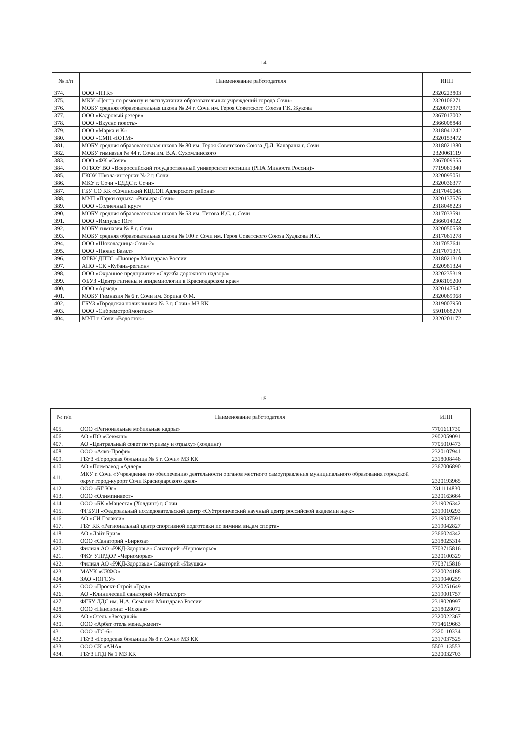14
| № п/п | Наименование работодателя | ИНН |
| --- | --- | --- |
| 374. | ООО «НТК» | 2320223803 |
| 375. | МКУ «Центр по ремонту и эксплуатации образовательных учреждений города Сочи» | 2320106271 |
| 376. | МОБУ средняя образовательная школа № 24 г. Сочи им. Героя Советского Союза Г.К. Жукова | 2320073971 |
| 377. | ООО «Кадровый резерв» | 2367017002 |
| 378. | ООО «Вкусно поесть» | 2366008848 |
| 379. | ООО «Марка и К» | 2318041242 |
| 380. | ООО «СМП «ЮТМ» | 2320153472 |
| 381. | МОБУ средняя образовательная школа № 80 им. Героя Советского Союза Д.Л. Калараша г. Сочи | 2318021380 |
| 382. | МОБУ гимназия № 44 г. Сочи им. В.А. Сухомлинского | 2320061119 |
| 383. | ООО «ФК «Сочи» | 2367009555 |
| 384. | ФГБОУ ВО «Всероссийский государственный университет юстиции (РПА Минюста России)» | 7719061340 |
| 385. | ГКОУ Школа-интернат № 2 г. Сочи | 2320095051 |
| 386. | МКУ г. Сочи «ЕДДС г. Сочи» | 2320036377 |
| 387. | ГБУ СО КК «Сочинский КЦСОН Адлерского района» | 2317040045 |
| 388. | МУП «Парки отдыха «Ривьера-Сочи» | 2320137576 |
| 389. | ООО «Солнечный круг» | 2318048223 |
| 390. | МОБУ средняя образовательная школа № 53 им. Титова И.С. г. Сочи | 2317033591 |
| 391. | ООО «Импульс Юг» | 2366014922 |
| 392. | МОБУ гимназия № 8 г. Сочи | 2320050558 |
| 393. | МОБУ средняя образовательная школа № 100 г. Сочи им. Героя Советского Союза Худякова И.С. | 2317061278 |
| 394. | ООО «Шоколадница-Сочи-2» | 2317057641 |
| 395. | ООО «Нюанс Базэл» | 2317071371 |
| 396. | ФГБУ ДПТС «Пионер» Минздрава России | 2318021310 |
| 397. | АНО «СК «Кубань-регион» | 2320981324 |
| 398. | ООО «Охранное предприятие «Служба дорожного надзора» | 2320235319 |
| 399. | ФБУЗ «Центр гигиены и эпидемиологии в Краснодарском крае» | 2308105200 |
| 400. | ООО «Армед» | 2320147542 |
| 401. | МОБУ Гимназия № 6 г. Сочи им. Зорина Ф.М. | 2320069968 |
| 402. | ГБУЗ «Городская поликлиника № 3 г. Сочи» МЗ КК | 2319007950 |
| 403. | ООО «Сибремстроймонтаж» | 5501068270 |
| 404. | МУП г. Сочи «Водосток» | 2320201172 |
15
| № п/п | Наименование работодателя | ИНН |
| --- | --- | --- |
| 405. | ООО «Региональные мобильные кадры» | 7701611730 |
| 406. | АО «ПО «Севмаш» | 2902059091 |
| 407. | АО «Центральный совет по туризму и отдыху» (холдинг) | 7705010473 |
| 408. | ООО «Аяко-Профи» | 2320107941 |
| 409. | ГБУЗ «Городская больница № 5 г. Сочи» МЗ КК | 2318008446 |
| 410. | АО «Племзавод «Адлер» | 2367006890 |
| 411. | МКУ г. Сочи «Учреждение по обеспечению деятельности органов местного самоуправления муниципального образования городской округ город-курорт Сочи Краснодарского края» | 2320193965 |
| 412. | ООО «БГ Юг» | 2311114830 |
| 413. | ООО «Олимпинвест» | 2320163664 |
| 414. | ООО «БК «Мацеста» (Холдинг) г. Сочи | 2319026342 |
| 415. | ФГБУН «Федеральный исследовательский центр «Субтропический научный центр российской академии наук» | 2319010293 |
| 416. | АО «СИ Гэлакси» | 2319037591 |
| 417. | ГБУ КК «Региональный центр спортивной подготовки по зимним видам спорта» | 2319042827 |
| 418. | АО «Лайт Бриз» | 2366024342 |
| 419. | ООО «Санаторий «Бирюза» | 2318025314 |
| 420. | Филиал АО «РЖД-Здоровье» Санаторий «Черноморье» | 7703715816 |
| 421. | ФКУ УПРДОР «Черноморье» | 2320100329 |
| 422. | Филиал АО «РЖД-Здоровье» Санаторий «Ивушка» | 7703715816 |
| 423. | МАУК «СКФО» | 2320024188 |
| 424. | ЗАО «ЮГСУ» | 2319040259 |
| 425. | ООО «Проект-Строй «Град» | 2320251649 |
| 426. | АО «Клинический санаторий «Металлург» | 2319001757 |
| 427. | ФГБУ ДДС им. Н.А. Семашко Минздрава России | 2318020997 |
| 428. | ООО «Пансионат «Искена» | 2318028072 |
| 429. | АО «Отель «Звездный» | 2320022367 |
| 430. | ООО «Арбат отель менеджмент» | 7714619663 |
| 431. | ООО «ТС-6» | 2320110334 |
| 432. | ГБУЗ «Городская больница № 8 г. Сочи» МЗ КК | 2317037525 |
| 433. | ООО СК «АНА» | 5503113553 |
| 434. | ГБУЗ ПТД № 1 МЗ КК | 2320032703 |